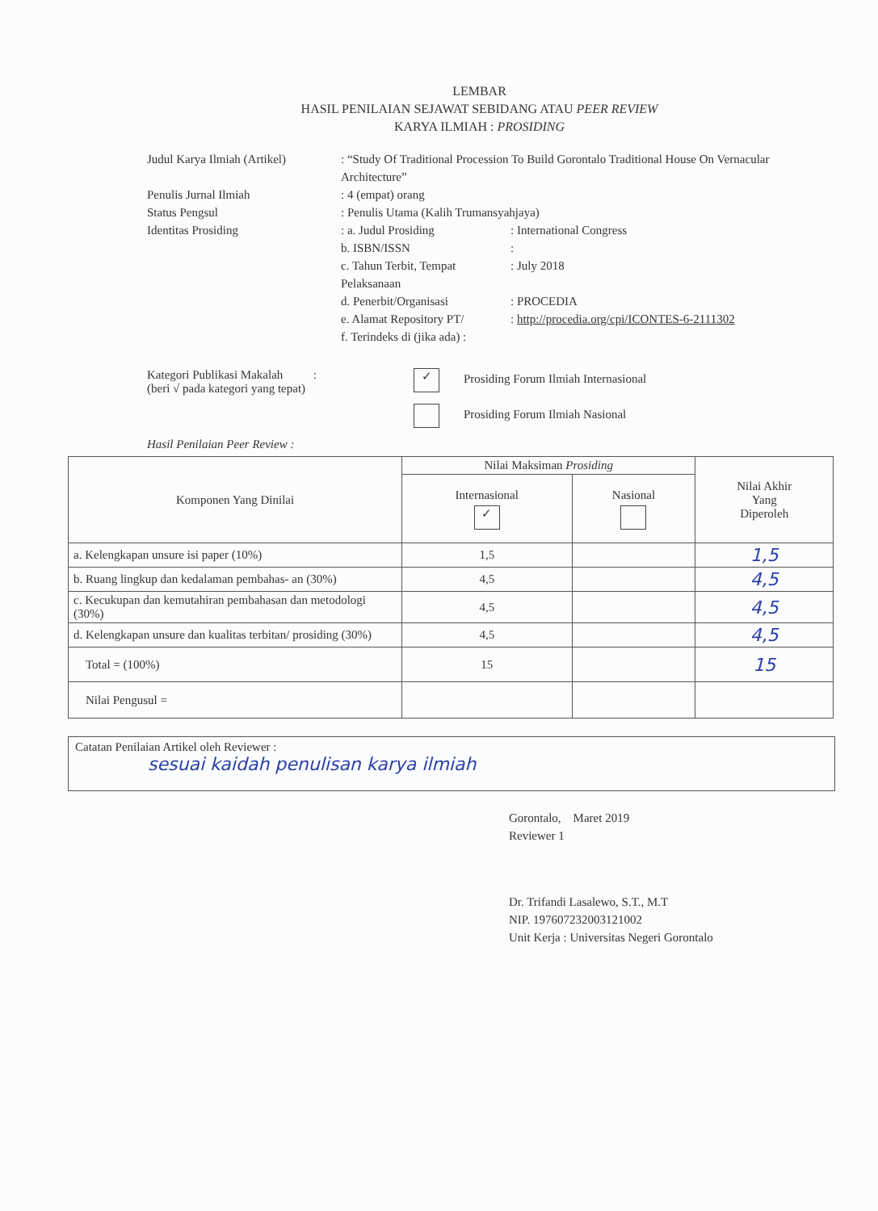LEMBAR
HASIL PENILAIAN SEJAWAT SEBIDANG ATAU PEER REVIEW
KARYA ILMIAH : PROSIDING
Judul Karya Ilmiah (Artikel)
: “Study Of Traditional Procession To Build Gorontalo Traditional House On Vernacular Architecture”
Penulis Jurnal Ilmiah : 4 (empat) orang
Status Pengsul : Penulis Utama (Kalih Trumansyahjaya)
Identitas Prosiding : a. Judul Prosiding : International Congress
b. ISBN/ISSN :
c. Tahun Terbit, Tempat Pelaksanaan
: July 2018
d. Penerbit/Organisasi : PROCEDIA
e. Alamat Repository PT/
: http://procedia.org/cpi/ICONTES-6-2111302
f. Terindeks di (jika ada) :
Kategori Publikasi Makalah :
(beri √ pada kategori yang tepat)
✓ Prosiding Forum Ilmiah Internasional
Prosiding Forum Ilmiah Nasional
Hasil Penilaian Peer Review :
| Komponen Yang Dinilai | Nilai Maksiman Prosiding | | Nilai Akhir Yang Diperoleh |
| --- | --- | --- | --- |
| | Internasional ✓ | Nasional | |
| a. Kelengkapan unsure isi paper (10%) | 1,5 | | 1,5 |
| b. Ruang lingkup dan kedalaman pembahas- an (30%) | 4,5 | | 4,5 |
| c. Kecukupan dan kemutahiran pembahasan dan metodologi (30%) | 4,5 | | 4,5 |
| d. Kelengkapan unsure dan kualitas terbitan/ prosiding (30%) | 4,5 | | 4,5 |
| Total = (100%) | 15 | | 15 |
| Nilai Pengusul = | | | |
Catatan Penilaian Artikel oleh Reviewer :
sesuai kaidah penulisan karya ilmiah
Gorontalo, Maret 2019
Reviewer 1
Dr. Trifandi Lasalewo, S.T., M.T
NIP. 197607232003121002
Unit Kerja : Universitas Negeri Gorontalo